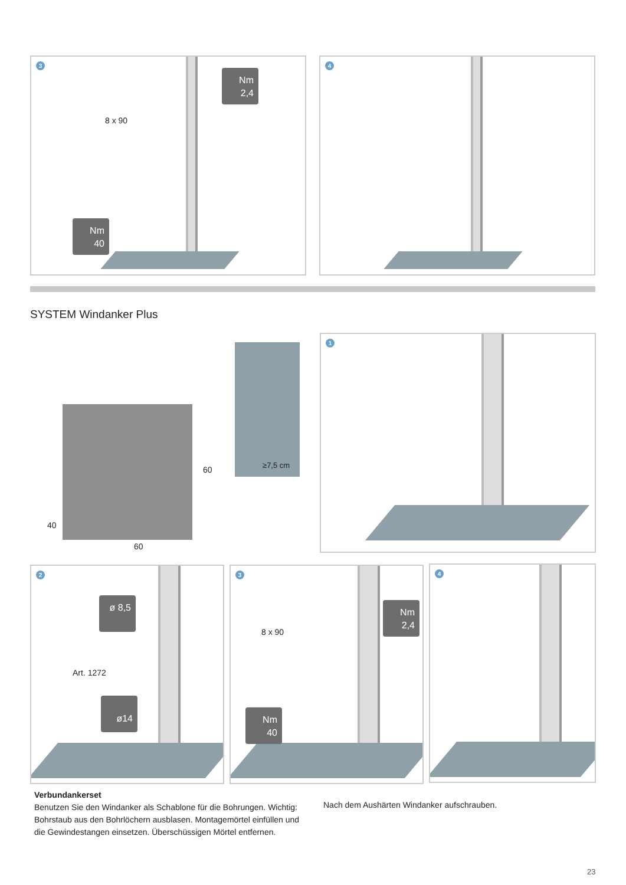3
8 x 90
Nm
2,4
Nm
40
4
SYSTEM Windanker Plus
60
40
60
≥7,5 cm
1
2
ø 8,5
Art. 1272
ø14
3
8 x 90
Nm
2,4
Nm
40
4
Verbundankerset
Benutzen Sie den Windanker als Schablone für die Bohrungen. Wichtig: Bohrstaub aus den Bohrlöchern ausblasen. Montagemörtel einfüllen und die Gewindestangen einsetzen. Überschüssigen Mörtel entfernen.
Nach dem Aushärten Windanker aufschrauben.
23